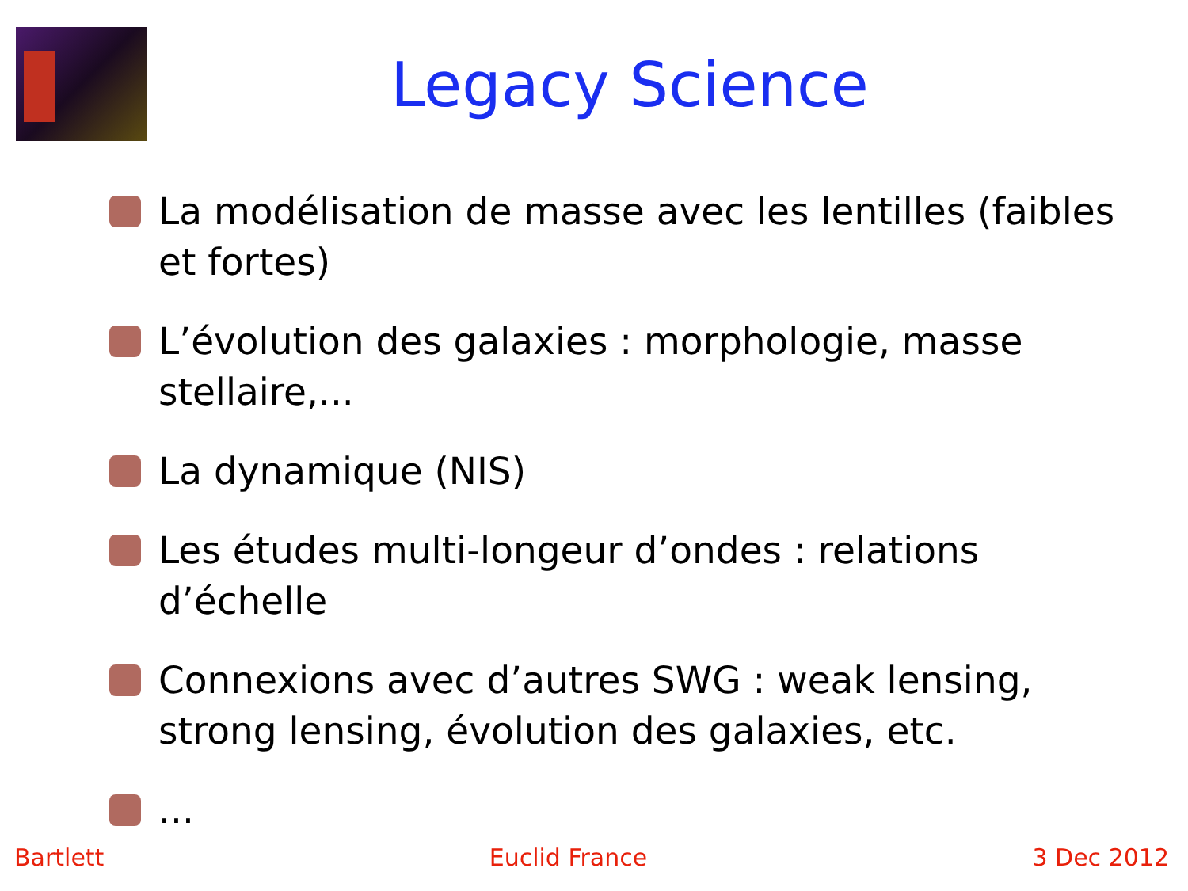Legacy Science
La modélisation de masse avec les lentilles (faibles et fortes)
L’évolution des galaxies : morphologie, masse stellaire,...
La dynamique (NIS)
Les études multi-longeur d’ondes : relations d’échelle
Connexions avec d’autres SWG : weak lensing, strong lensing, évolution des galaxies, etc.
...
Bartlett Euclid France 3 Dec 2012